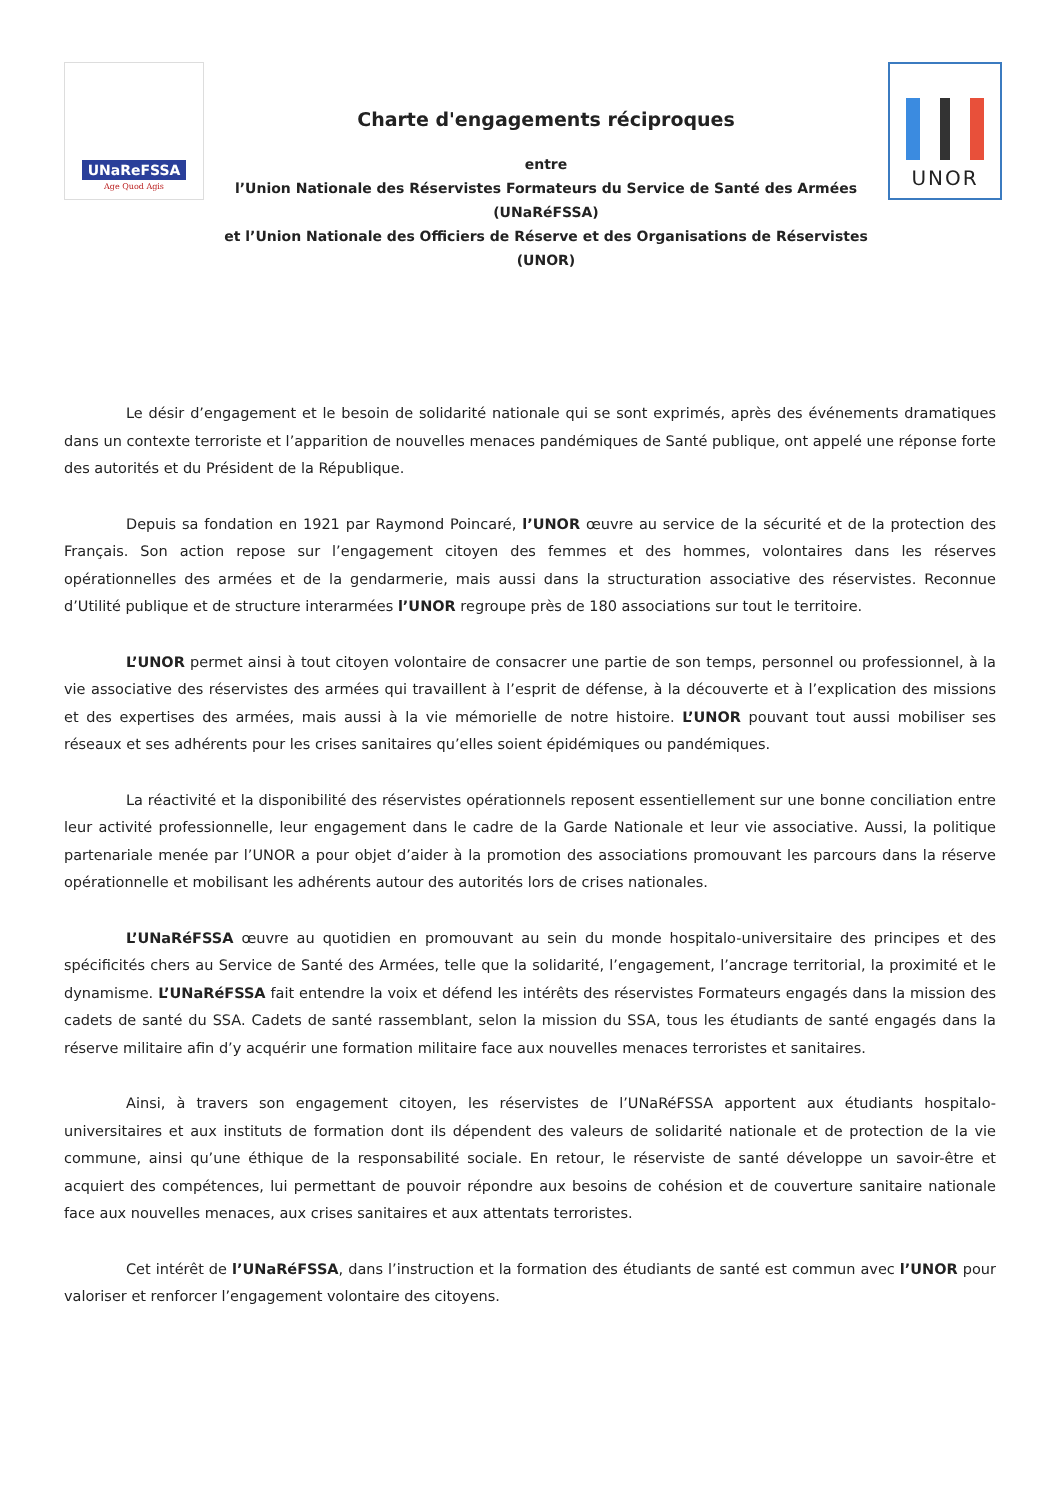UNaReFSSA
Age Quod Agis
Charte d'engagements réciproques
entre
l’Union Nationale des Réservistes Formateurs du Service de Santé des Armées
(UNaRéFSSA)
et l’Union Nationale des Officiers de Réserve et des Organisations de Réservistes
(UNOR)
UNOR
Le désir d’engagement et le besoin de solidarité nationale qui se sont exprimés, après des événements dramatiques dans un contexte terroriste et l’apparition de nouvelles menaces pandémiques de Santé publique, ont appelé une réponse forte des autorités et du Président de la République.
Depuis sa fondation en 1921 par Raymond Poincaré, l’UNOR œuvre au service de la sécurité et de la protection des Français. Son action repose sur l’engagement citoyen des femmes et des hommes, volontaires dans les réserves opérationnelles des armées et de la gendarmerie, mais aussi dans la structuration associative des réservistes. Reconnue d’Utilité publique et de structure interarmées l’UNOR regroupe près de 180 associations sur tout le territoire.
L’UNOR permet ainsi à tout citoyen volontaire de consacrer une partie de son temps, personnel ou professionnel, à la vie associative des réservistes des armées qui travaillent à l’esprit de défense, à la découverte et à l’explication des missions et des expertises des armées, mais aussi à la vie mémorielle de notre histoire. L’UNOR pouvant tout aussi mobiliser ses réseaux et ses adhérents pour les crises sanitaires qu’elles soient épidémiques ou pandémiques.
La réactivité et la disponibilité des réservistes opérationnels reposent essentiellement sur une bonne conciliation entre leur activité professionnelle, leur engagement dans le cadre de la Garde Nationale et leur vie associative. Aussi, la politique partenariale menée par l’UNOR a pour objet d’aider à la promotion des associations promouvant les parcours dans la réserve opérationnelle et mobilisant les adhérents autour des autorités lors de crises nationales.
L’UNaRéFSSA œuvre au quotidien en promouvant au sein du monde hospitalo-universitaire des principes et des spécificités chers au Service de Santé des Armées, telle que la solidarité, l’engagement, l’ancrage territorial, la proximité et le dynamisme. L’UNaRéFSSA fait entendre la voix et défend les intérêts des réservistes Formateurs engagés dans la mission des cadets de santé du SSA. Cadets de santé rassemblant, selon la mission du SSA, tous les étudiants de santé engagés dans la réserve militaire afin d’y acquérir une formation militaire face aux nouvelles menaces terroristes et sanitaires.
Ainsi, à travers son engagement citoyen, les réservistes de l’UNaRéFSSA apportent aux étudiants hospitalo-universitaires et aux instituts de formation dont ils dépendent des valeurs de solidarité nationale et de protection de la vie commune, ainsi qu’une éthique de la responsabilité sociale. En retour, le réserviste de santé développe un savoir-être et acquiert des compétences, lui permettant de pouvoir répondre aux besoins de cohésion et de couverture sanitaire nationale face aux nouvelles menaces, aux crises sanitaires et aux attentats terroristes.
Cet intérêt de l’UNaRéFSSA, dans l’instruction et la formation des étudiants de santé est commun avec l’UNOR pour valoriser et renforcer l’engagement volontaire des citoyens.